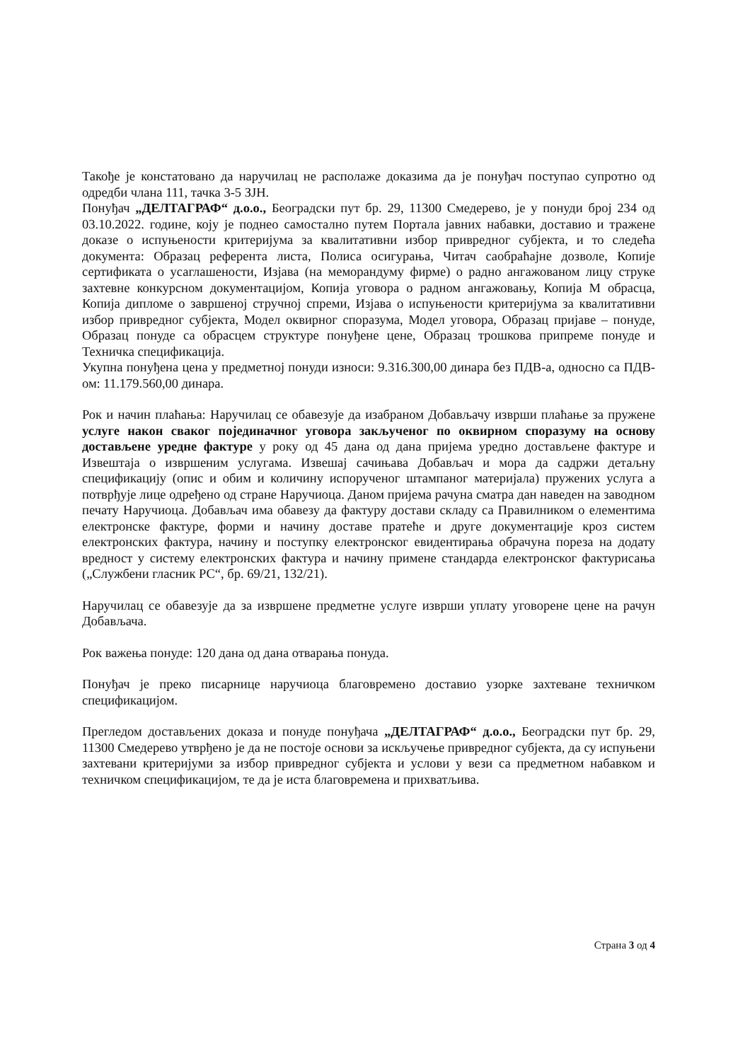Такође је констатовано да наручилац не располаже доказима да је понуђач поступао супротно од одредби члана 111, тачка 3-5 ЗЈН.
Понуђач „ДЕЛТАГРАФ“ д.о.о., Београдски пут бр. 29, 11300 Смедерево, је у понуди број 234 од 03.10.2022. године, коју је поднео самостално путем Портала јавних набавки, доставио и тражене доказе о испуњености критеријума за квалитативни избор привредног субјекта, и то следећа документа: Образац референта листа, Полиса осигурања, Читач саобраћајне дозволе, Копије сертификата о усаглашености, Изјава (на меморандуму фирме) о радно ангажованом лицу струке захтевне конкурсном документацијом, Копија уговора о радном ангажовању, Копија М обрасца, Копија дипломе о завршеној стручној спреми, Изјава о испуњености критеријума за квалитативни избор привредног субјекта, Модел оквирног споразума, Модел уговора, Образац пријаве – понуде, Образац понуде са обрасцем структуре понуђене цене, Образац трошкова припреме понуде и Техничка спецификација.
Укупна понуђена цена у предметној понуди износи: 9.316.300,00 динара без ПДВ-а, односно са ПДВ-ом: 11.179.560,00 динара.
Рок и начин плаћања: Наручилац се обавезује да изабраном Добављачу изврши плаћање за пружене услуге након сваког појединачног уговора закљученог по оквирном споразуму на основу достављене уредне фактуре у року од 45 дана од дана пријема уредно достављене фактуре и Извештаја о извршеним услугама. Извешај сачињава Добављач и мора да садржи детаљну спецификацију (опис и обим и количину испорученог штампаног материјала) пружених услуга а потврђује лице одређено од стране Наручиоца. Даном пријема рачуна сматра дан наведен на заводном печату Наручиоца. Добављач има обавезу да фактуру достави складу са Правилником о елементима електронске фактуре, форми и начину доставе пратеће и друге документације кроз систем електронских фактура, начину и поступку електронског евидентирања обрачуна пореза на додату вредност у систему електронских фактура и начину примене стандарда електронског фактурисања („Службени гласник РС“, бр. 69/21, 132/21).
Наручилац се обавезује да за извршене предметне услуге изврши уплату уговорене цене на рачун Добављача.
Рок важења понуде: 120 дана од дана отварања понуда.
Понуђач је преко писарнице наручиоца благовремено доставио узорке захтеване техничком спецификацијом.
Прегледом достављених доказа и понуде понуђача „ДЕЛТАГРАФ“ д.о.о., Београдски пут бр. 29, 11300 Смедерево утврђено је да не постоје основи за искључење привредног субјекта, да су испуњени захтевани критеријуми за избор привредног субјекта и услови у вези са предметном набавком и техничком спецификацијом, те да је иста благовремена и прихватљива.
Страна 3 од 4